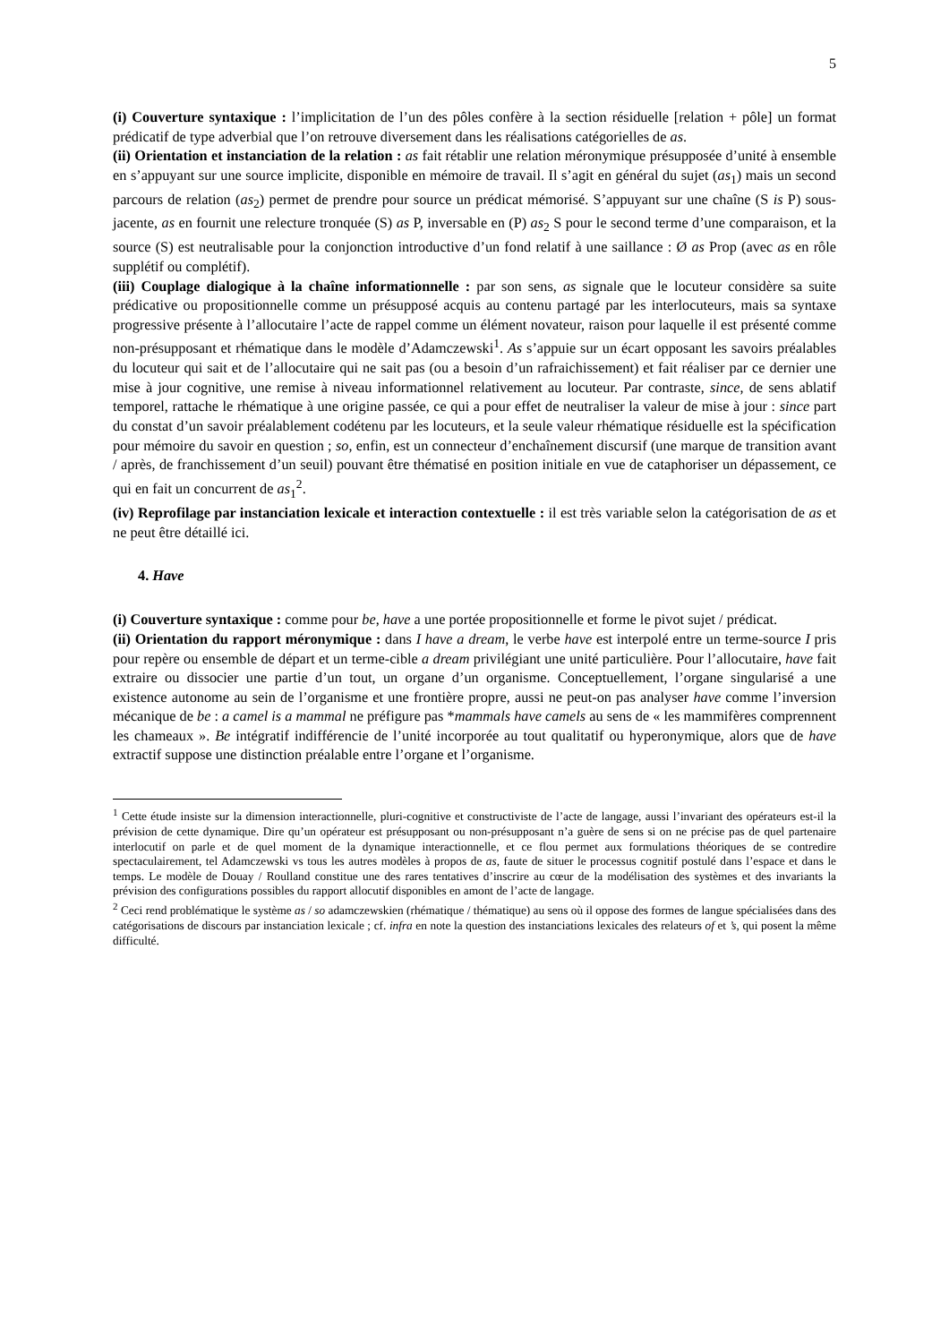5
(i) Couverture syntaxique : l’implicitation de l’un des pôles confère à la section résiduelle [relation + pôle] un format prédicatif de type adverbial que l’on retrouve diversement dans les réalisations catégorielles de as.
(ii) Orientation et instanciation de la relation : as fait rétablir une relation méronymique présupposée d’unité à ensemble en s’appuyant sur une source implicite, disponible en mémoire de travail. Il s’agit en général du sujet (as<sub>1</sub>) mais un second parcours de relation (as<sub>2</sub>) permet de prendre pour source un prédicat mémorisé. S’appuyant sur une chaîne (S is P) sous-jacente, as en fournit une relecture tronquée (S) as P, inversable en (P) as<sub>2</sub> S pour le second terme d’une comparaison, et la source (S) est neutralisable pour la conjonction introductive d’un fond relatif à une saillance : Ø as Prop (avec as en rôle supplétif ou complétif).
(iii) Couplage dialogique à la chaîne informationnelle : par son sens, as signale que le locuteur considère sa suite prédicative ou propositionnelle comme un présupposé acquis au contenu partagé par les interlocuteurs, mais sa syntaxe progressive présente à l’allocutaire l’acte de rappel comme un élément novateur, raison pour laquelle il est présenté comme non-présupposant et rhématique dans le modèle d’Adamczewski<sup>1</sup>. As s’appuie sur un écart opposant les savoirs préalables du locuteur qui sait et de l’allocutaire qui ne sait pas (ou a besoin d’un rafraichissement) et fait réaliser par ce dernier une mise à jour cognitive, une remise à niveau informationnel relativement au locuteur. Par contraste, since, de sens ablatif temporel, rattache le rhématique à une origine passée, ce qui a pour effet de neutraliser la valeur de mise à jour : since part du constat d’un savoir préalablement codétenu par les locuteurs, et la seule valeur rhématique résiduelle est la spécification pour mémoire du savoir en question ; so, enfin, est un connecteur d’enchaînement discursif (une marque de transition avant / après, de franchissement d’un seuil) pouvant être thématisé en position initiale en vue de cataphoriser un dépassement, ce qui en fait un concurrent de as<sub>1</sub><sup>2</sup>.
(iv) Reprofilage par instanciation lexicale et interaction contextuelle : il est très variable selon la catégorisation de as et ne peut être détaillé ici.
4. Have
(i) Couverture syntaxique : comme pour be, have a une portée propositionnelle et forme le pivot sujet / prédicat.
(ii) Orientation du rapport méronymique : dans I have a dream, le verbe have est interpolé entre un terme-source I pris pour repère ou ensemble de départ et un terme-cible a dream privilégiant une unité particulière. Pour l’allocutaire, have fait extraire ou dissocier une partie d’un tout, un organe d’un organisme. Conceptuellement, l’organe singularisé a une existence autonome au sein de l’organisme et une frontière propre, aussi ne peut-on pas analyser have comme l’inversion mécanique de be : a camel is a mammal ne préfigure pas *mammals have camels au sens de « les mammifères comprennent les chameaux ». Be intégratif indifférencie de l’unité incorporée au tout qualitatif ou hyperonymique, alors que de have extractif suppose une distinction préalable entre l’organe et l’organisme.
<sup>1</sup> Cette étude insiste sur la dimension interactionnelle, pluri-cognitive et constructiviste de l’acte de langage, aussi l’invariant des opérateurs est-il la prévision de cette dynamique. Dire qu’un opérateur est présupposant ou non-présupposant n’a guère de sens si on ne précise pas de quel partenaire interlocutif on parle et de quel moment de la dynamique interactionnelle, et ce flou permet aux formulations théoriques de se contredire spectaculairement, tel Adamczewski vs tous les autres modèles à propos de as, faute de situer le processus cognitif postulé dans l’espace et dans le temps. Le modèle de Douay / Roulland constitue une des rares tentatives d’inscrire au cœur de la modélisation des systèmes et des invariants la prévision des configurations possibles du rapport allocutif disponibles en amont de l’acte de langage.
<sup>2</sup> Ceci rend problématique le système as / so adamczewskien (rhématique / thématique) au sens où il oppose des formes de langue spécialisées dans des catégorisations de discours par instanciation lexicale ; cf. infra en note la question des instanciations lexicales des relateurs of et ’s, qui posent la même difficulté.